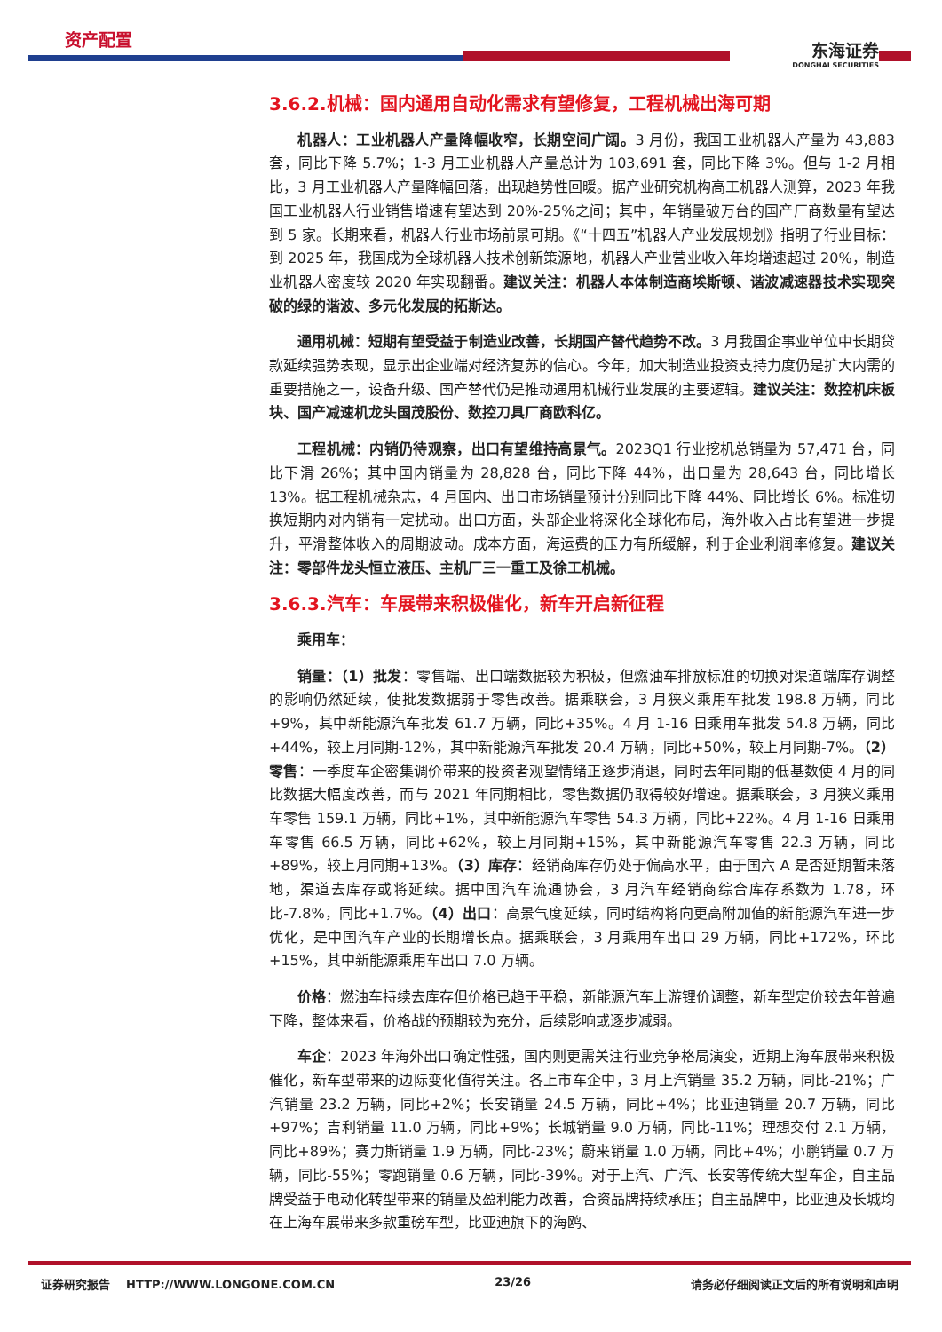资产配置
东海证券
DONGHAI SECURITIES
3.6.2.机械：国内通用自动化需求有望修复，工程机械出海可期
机器人：工业机器人产量降幅收窄，长期空间广阔。3 月份，我国工业机器人产量为 43,883 套，同比下降 5.7%；1-3 月工业机器人产量总计为 103,691 套，同比下降 3%。但与 1-2 月相比，3 月工业机器人产量降幅回落，出现趋势性回暖。据产业研究机构高工机器人测算，2023 年我国工业机器人行业销售增速有望达到 20%-25%之间；其中，年销量破万台的国产厂商数量有望达到 5 家。长期来看，机器人行业市场前景可期。《“十四五”机器人产业发展规划》指明了行业目标：到 2025 年，我国成为全球机器人技术创新策源地，机器人产业营业收入年均增速超过 20%，制造业机器人密度较 2020 年实现翻番。建议关注：机器人本体制造商埃斯顿、谐波减速器技术实现突破的绿的谐波、多元化发展的拓斯达。
通用机械：短期有望受益于制造业改善，长期国产替代趋势不改。3 月我国企事业单位中长期贷款延续强势表现，显示出企业端对经济复苏的信心。今年，加大制造业投资支持力度仍是扩大内需的重要措施之一，设备升级、国产替代仍是推动通用机械行业发展的主要逻辑。建议关注：数控机床板块、国产减速机龙头国茂股份、数控刀具厂商欧科亿。
工程机械：内销仍待观察，出口有望维持高景气。2023Q1 行业挖机总销量为 57,471 台，同比下滑 26%；其中国内销量为 28,828 台，同比下降 44%，出口量为 28,643 台，同比增长 13%。据工程机械杂志，4 月国内、出口市场销量预计分别同比下降 44%、同比增长 6%。标准切换短期内对内销有一定扰动。出口方面，头部企业将深化全球化布局，海外收入占比有望进一步提升，平滑整体收入的周期波动。成本方面，海运费的压力有所缓解，利于企业利润率修复。建议关注：零部件龙头恒立液压、主机厂三一重工及徐工机械。
3.6.3.汽车：车展带来积极催化，新车开启新征程
乘用车：
销量：（1）批发：零售端、出口端数据较为积极，但燃油车排放标准的切换对渠道端库存调整的影响仍然延续，使批发数据弱于零售改善。据乘联会，3 月狭义乘用车批发 198.8 万辆，同比+9%，其中新能源汽车批发 61.7 万辆，同比+35%。4 月 1-16 日乘用车批发 54.8 万辆，同比+44%，较上月同期-12%，其中新能源汽车批发 20.4 万辆，同比+50%，较上月同期-7%。（2）零售：一季度车企密集调价带来的投资者观望情绪正逐步消退，同时去年同期的低基数使 4 月的同比数据大幅度改善，而与 2021 年同期相比，零售数据仍取得较好增速。据乘联会，3 月狭义乘用车零售 159.1 万辆，同比+1%，其中新能源汽车零售 54.3 万辆，同比+22%。4 月 1-16 日乘用车零售 66.5 万辆，同比+62%，较上月同期+15%，其中新能源汽车零售 22.3 万辆，同比+89%，较上月同期+13%。（3）库存：经销商库存仍处于偏高水平，由于国六 A 是否延期暂未落地，渠道去库存或将延续。据中国汽车流通协会，3 月汽车经销商综合库存系数为 1.78，环比-7.8%，同比+1.7%。（4）出口：高景气度延续，同时结构将向更高附加值的新能源汽车进一步优化，是中国汽车产业的长期增长点。据乘联会，3 月乘用车出口 29 万辆，同比+172%，环比+15%，其中新能源乘用车出口 7.0 万辆。
价格：燃油车持续去库存但价格已趋于平稳，新能源汽车上游锂价调整，新车型定价较去年普遍下降，整体来看，价格战的预期较为充分，后续影响或逐步减弱。
车企：2023 年海外出口确定性强，国内则更需关注行业竞争格局演变，近期上海车展带来积极催化，新车型带来的边际变化值得关注。各上市车企中，3 月上汽销量 35.2 万辆，同比-21%；广汽销量 23.2 万辆，同比+2%；长安销量 24.5 万辆，同比+4%；比亚迪销量 20.7 万辆，同比+97%；吉利销量 11.0 万辆，同比+9%；长城销量 9.0 万辆，同比-11%；理想交付 2.1 万辆，同比+89%；赛力斯销量 1.9 万辆，同比-23%；蔚来销量 1.0 万辆，同比+4%；小鹏销量 0.7 万辆，同比-55%；零跑销量 0.6 万辆，同比-39%。对于上汽、广汽、长安等传统大型车企，自主品牌受益于电动化转型带来的销量及盈利能力改善，合资品牌持续承压；自主品牌中，比亚迪及长城均在上海车展带来多款重磅车型，比亚迪旗下的海鸥、
证券研究报告 HTTP://WWW.LONGONE.COM.CN 23/26 请务必仔细阅读正文后的所有说明和声明